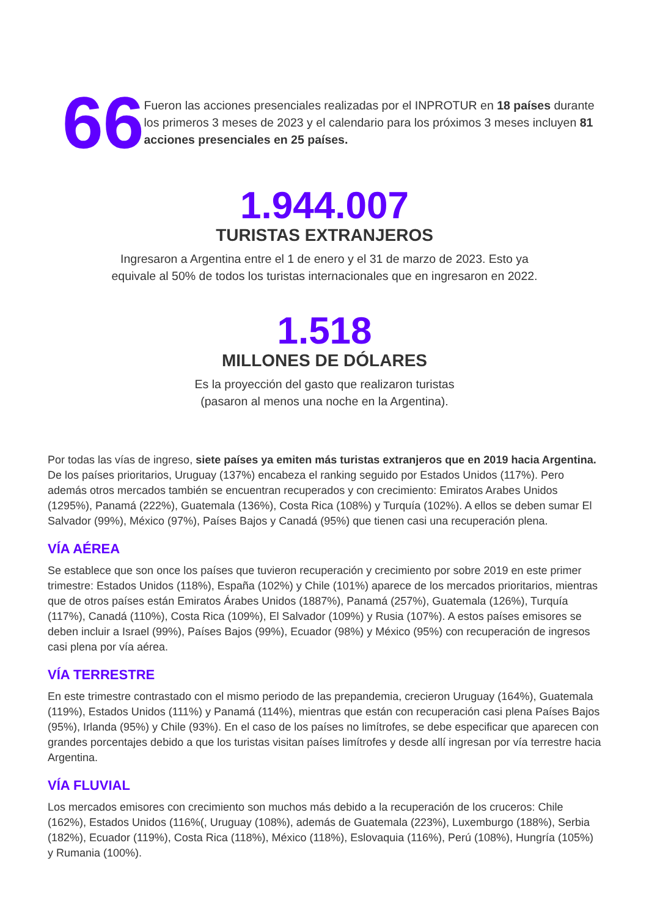66
Fueron las acciones presenciales realizadas por el INPROTUR en 18 países durante los primeros 3 meses de 2023 y el calendario para los próximos 3 meses incluyen 81 acciones presenciales en 25 países.
1.944.007
TURISTAS EXTRANJEROS
Ingresaron a Argentina entre el 1 de enero y el 31 de marzo de 2023. Esto ya
equivale al 50% de todos los turistas internacionales que en ingresaron en 2022.
1.518
MILLONES DE DÓLARES
Es la proyección del gasto que realizaron turistas
(pasaron al menos una noche en la Argentina).
Por todas las vías de ingreso, siete países ya emiten más turistas extranjeros que en 2019 hacia Argentina. De los países prioritarios, Uruguay (137%) encabeza el ranking seguido por Estados Unidos (117%). Pero además otros mercados también se encuentran recuperados y con crecimiento: Emiratos Arabes Unidos (1295%), Panamá (222%), Guatemala (136%), Costa Rica (108%) y Turquía (102%). A ellos se deben sumar El Salvador (99%), México (97%), Países Bajos y Canadá (95%) que tienen casi una recuperación plena.
VÍA AÉREA
Se establece que son once los países que tuvieron recuperación y crecimiento por sobre 2019 en este primer trimestre: Estados Unidos (118%), España (102%) y Chile (101%) aparece de los mercados prioritarios, mientras que de otros países están Emiratos Árabes Unidos (1887%), Panamá (257%), Guatemala (126%), Turquía (117%), Canadá (110%), Costa Rica (109%), El Salvador (109%) y Rusia (107%). A estos países emisores se deben incluir a Israel (99%), Países Bajos (99%), Ecuador (98%) y México (95%) con recuperación de ingresos casi plena por vía aérea.
VÍA TERRESTRE
En este trimestre contrastado con el mismo periodo de las prepandemia, crecieron Uruguay (164%), Guatemala (119%), Estados Unidos (111%) y Panamá (114%), mientras que están con recuperación casi plena Países Bajos (95%), Irlanda (95%) y Chile (93%). En el caso de los países no limítrofes, se debe especificar que aparecen con grandes porcentajes debido a que los turistas visitan países limítrofes y desde allí ingresan por vía terrestre hacia Argentina.
VÍA FLUVIAL
Los mercados emisores con crecimiento son muchos más debido a la recuperación de los cruceros: Chile (162%), Estados Unidos (116%(, Uruguay (108%), además de Guatemala (223%), Luxemburgo (188%), Serbia (182%), Ecuador (119%), Costa Rica (118%), México (118%), Eslovaquia (116%), Perú (108%), Hungría (105%) y Rumania (100%).